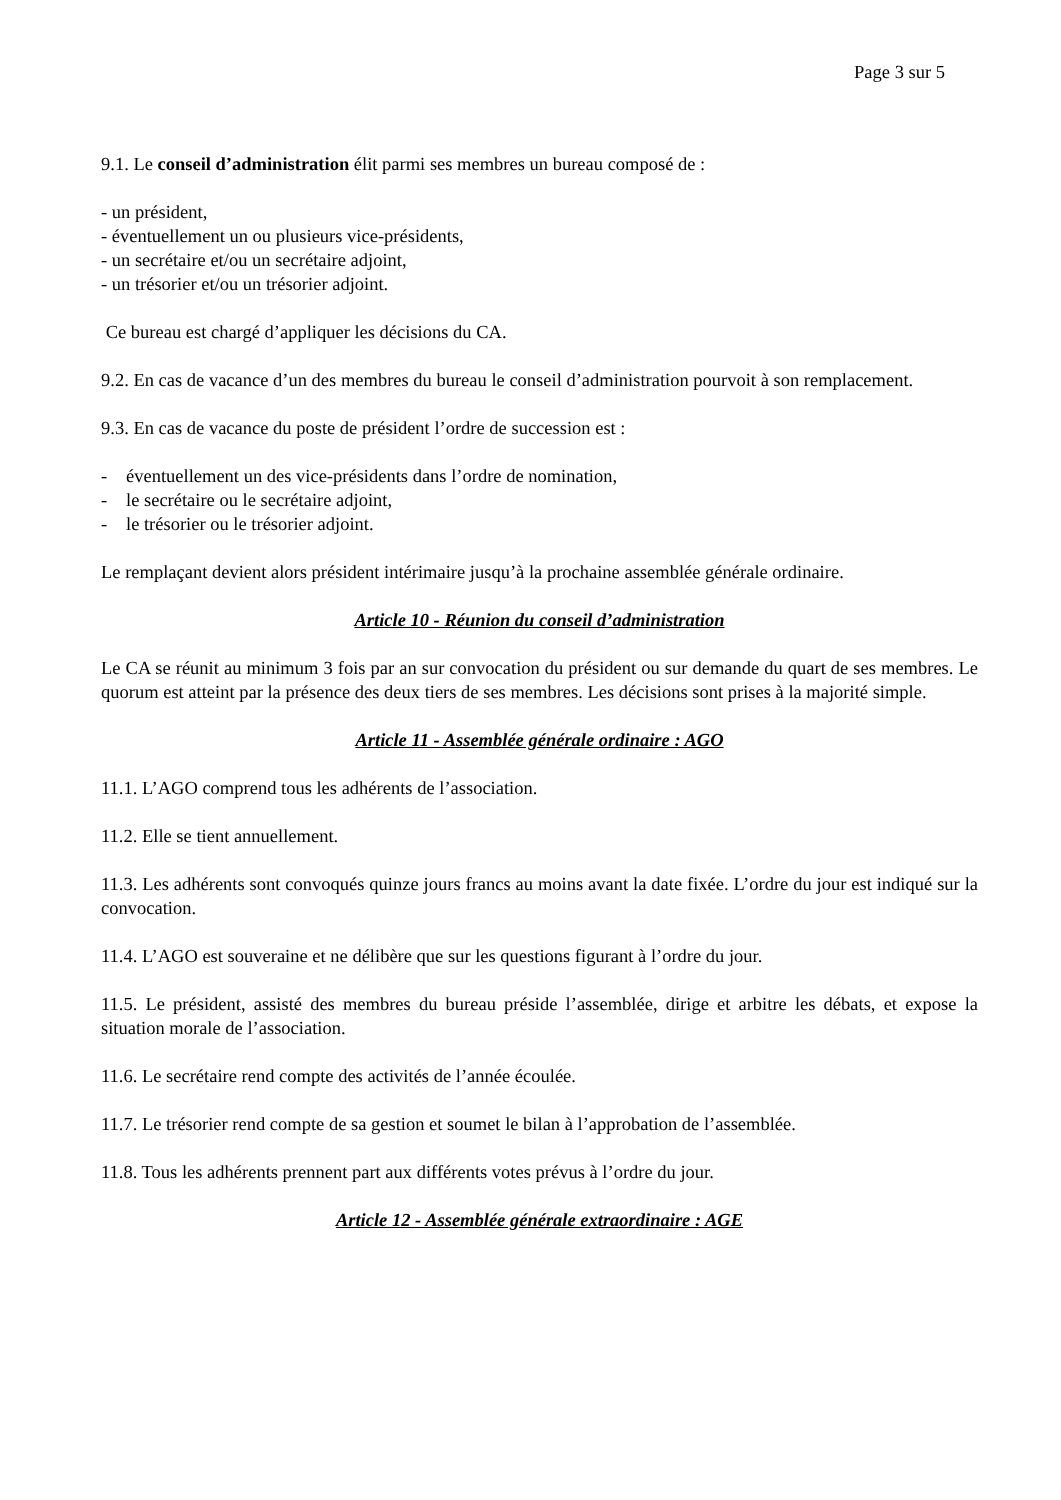Page 3 sur 5
9.1. Le conseil d’administration élit parmi ses membres un bureau composé de :
- un président,
- éventuellement un ou plusieurs vice-présidents,
- un secrétaire et/ou un secrétaire adjoint,
- un trésorier et/ou un trésorier adjoint.
Ce bureau est chargé d’appliquer les décisions du CA.
9.2. En cas de vacance d’un des membres du bureau le conseil d’administration pourvoit à son remplacement.
9.3. En cas de vacance du poste de président l’ordre de succession est :
- éventuellement un des vice-présidents dans l’ordre de nomination,
- le secrétaire ou le secrétaire adjoint,
- le trésorier ou le trésorier adjoint.
Le remplaçant devient alors président intérimaire jusqu’à la prochaine assemblée générale ordinaire.
Article 10 - Réunion du conseil d’administration
Le CA se réunit au minimum 3 fois par an sur convocation du président ou sur demande du quart de ses membres. Le quorum est atteint par la présence des deux tiers de ses membres. Les décisions sont prises à la majorité simple.
Article 11 - Assemblée générale ordinaire : AGO
11.1. L’AGO comprend tous les adhérents de l’association.
11.2. Elle se tient annuellement.
11.3. Les adhérents sont convoqués quinze jours francs au moins avant la date fixée. L’ordre du jour est indiqué sur la convocation.
11.4. L’AGO est souveraine et ne délibère que sur les questions figurant à l’ordre du jour.
11.5. Le président, assisté des membres du bureau préside l’assemblée, dirige et arbitre les débats, et expose la situation morale de l’association.
11.6. Le secrétaire rend compte des activités de l’année écoulée.
11.7. Le trésorier rend compte de sa gestion et soumet le bilan à l’approbation de l’assemblée.
11.8. Tous les adhérents prennent part aux différents votes prévus à l’ordre du jour.
Article 12 - Assemblée générale extraordinaire : AGE